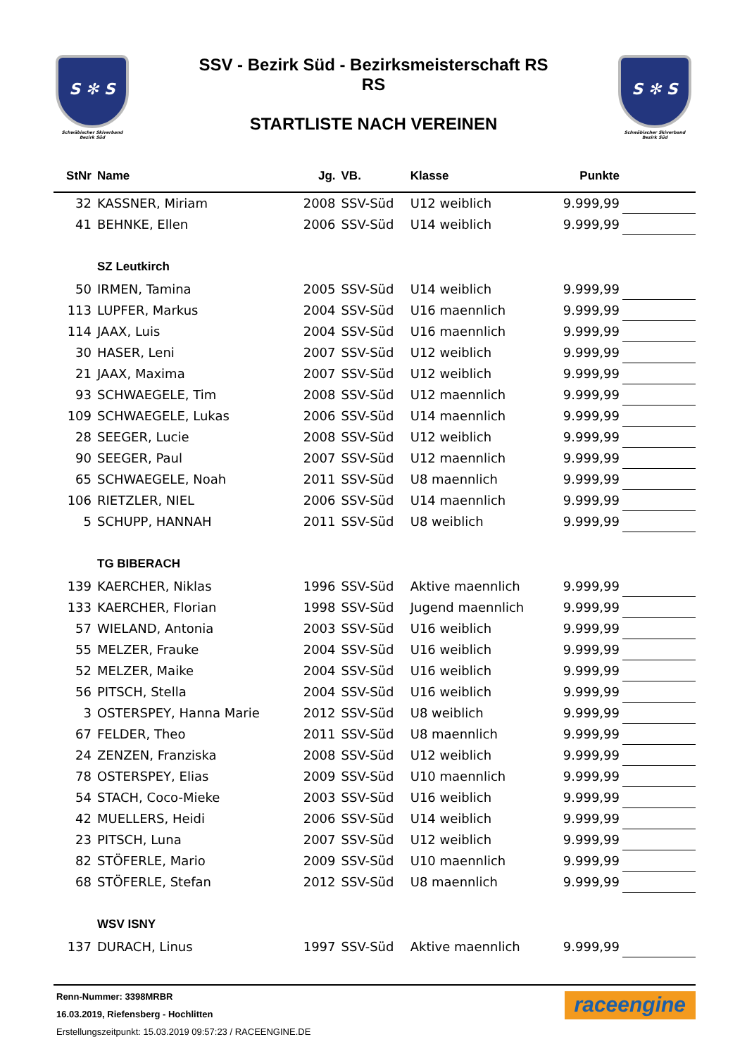S ✻ S
Schwäbischer Skiverband
Bezirk Süd
SSV - Bezirk Süd - Bezirksmeisterschaft RS
RS
STARTLISTE NACH VEREINEN
S ✻ S
Schwäbischer Skiverband
Bezirk Süd
| StNr | Name | Jg. | VB. | Klasse | Punkte | |
| --- | --- | --- | --- | --- | --- | --- |
| 32 | KASSNER, Miriam | 2008 | SSV-Süd | U12 weiblich | 9.999,99 | |
| 41 | BEHNKE, Ellen | 2006 | SSV-Süd | U14 weiblich | 9.999,99 | |
| | SZ Leutkirch | | | | | |
| 50 | IRMEN, Tamina | 2005 | SSV-Süd | U14 weiblich | 9.999,99 | |
| 113 | LUPFER, Markus | 2004 | SSV-Süd | U16 maennlich | 9.999,99 | |
| 114 | JAAX, Luis | 2004 | SSV-Süd | U16 maennlich | 9.999,99 | |
| 30 | HASER, Leni | 2007 | SSV-Süd | U12 weiblich | 9.999,99 | |
| 21 | JAAX, Maxima | 2007 | SSV-Süd | U12 weiblich | 9.999,99 | |
| 93 | SCHWAEGELE, Tim | 2008 | SSV-Süd | U12 maennlich | 9.999,99 | |
| 109 | SCHWAEGELE, Lukas | 2006 | SSV-Süd | U14 maennlich | 9.999,99 | |
| 28 | SEEGER, Lucie | 2008 | SSV-Süd | U12 weiblich | 9.999,99 | |
| 90 | SEEGER, Paul | 2007 | SSV-Süd | U12 maennlich | 9.999,99 | |
| 65 | SCHWAEGELE, Noah | 2011 | SSV-Süd | U8 maennlich | 9.999,99 | |
| 106 | RIETZLER, NIEL | 2006 | SSV-Süd | U14 maennlich | 9.999,99 | |
| 5 | SCHUPP, HANNAH | 2011 | SSV-Süd | U8 weiblich | 9.999,99 | |
| | TG BIBERACH | | | | | |
| 139 | KAERCHER, Niklas | 1996 | SSV-Süd | Aktive maennlich | 9.999,99 | |
| 133 | KAERCHER, Florian | 1998 | SSV-Süd | Jugend maennlich | 9.999,99 | |
| 57 | WIELAND, Antonia | 2003 | SSV-Süd | U16 weiblich | 9.999,99 | |
| 55 | MELZER, Frauke | 2004 | SSV-Süd | U16 weiblich | 9.999,99 | |
| 52 | MELZER, Maike | 2004 | SSV-Süd | U16 weiblich | 9.999,99 | |
| 56 | PITSCH, Stella | 2004 | SSV-Süd | U16 weiblich | 9.999,99 | |
| 3 | OSTERSPEY, Hanna Marie | 2012 | SSV-Süd | U8 weiblich | 9.999,99 | |
| 67 | FELDER, Theo | 2011 | SSV-Süd | U8 maennlich | 9.999,99 | |
| 24 | ZENZEN, Franziska | 2008 | SSV-Süd | U12 weiblich | 9.999,99 | |
| 78 | OSTERSPEY, Elias | 2009 | SSV-Süd | U10 maennlich | 9.999,99 | |
| 54 | STACH, Coco-Mieke | 2003 | SSV-Süd | U16 weiblich | 9.999,99 | |
| 42 | MUELLERS, Heidi | 2006 | SSV-Süd | U14 weiblich | 9.999,99 | |
| 23 | PITSCH, Luna | 2007 | SSV-Süd | U12 weiblich | 9.999,99 | |
| 82 | STÖFERLE, Mario | 2009 | SSV-Süd | U10 maennlich | 9.999,99 | |
| 68 | STÖFERLE, Stefan | 2012 | SSV-Süd | U8 maennlich | 9.999,99 | |
| | WSV ISNY | | | | | |
| 137 | DURACH, Linus | 1997 | SSV-Süd | Aktive maennlich | 9.999,99 | |
Renn-Nummer: 3398MRBR
16.03.2019, Riefensberg - Hochlitten
Erstellungszeitpunkt: 15.03.2019 09:57:23 / RACEENGINE.DE
raceengine